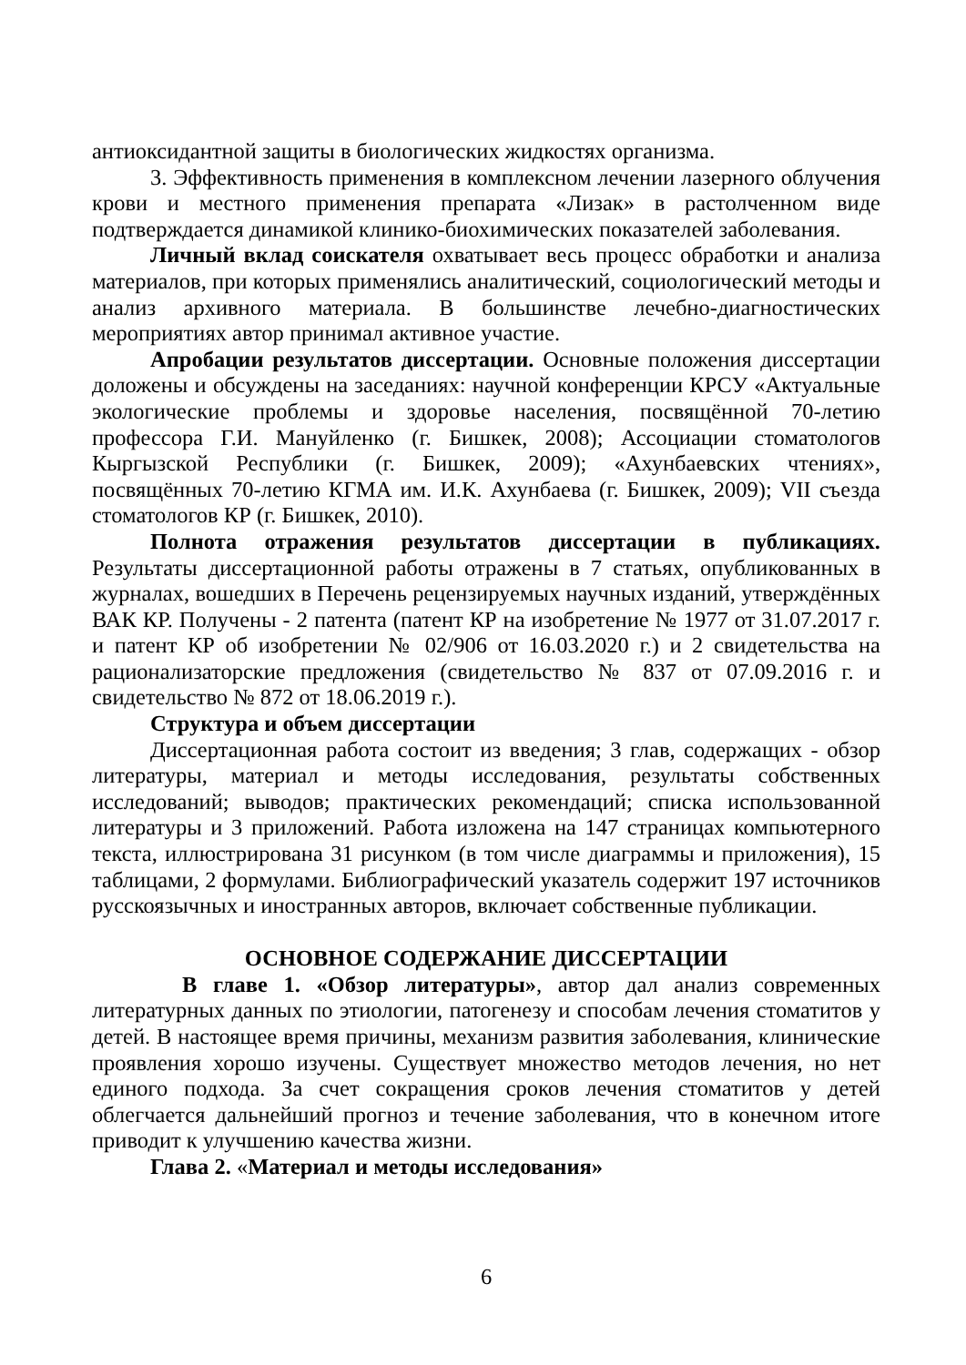антиоксидантной защиты в биологических жидкостях организма.
3. Эффективность применения в комплексном лечении лазерного облучения крови и местного применения препарата «Лизак» в растолченном виде подтверждается динамикой клинико-биохимических показателей заболевания.
Личный вклад соискателя охватывает весь процесс обработки и анализа материалов, при которых применялись аналитический, социологический методы и анализ архивного материала. В большинстве лечебно-диагностических мероприятиях автор принимал активное участие.
Апробации результатов диссертации. Основные положения диссертации доложены и обсуждены на заседаниях: научной конференции КРСУ «Актуальные экологические проблемы и здоровье населения, посвящённой 70-летию профессора Г.И. Мануйленко (г. Бишкек, 2008); Ассоциации стоматологов Кыргызской Республики (г. Бишкек, 2009); «Ахунбаевских чтениях», посвящённых 70-летию КГМА им. И.К. Ахунбаева (г. Бишкек, 2009); VII съезда стоматологов КР (г. Бишкек, 2010).
Полнота отражения результатов диссертации в публикациях. Результаты диссертационной работы отражены в 7 статьях, опубликованных в журналах, вошедших в Перечень рецензируемых научных изданий, утверждённых ВАК КР. Получены - 2 патента (патент КР на изобретение № 1977 от 31.07.2017 г. и патент КР об изобретении № 02/906 от 16.03.2020 г.) и 2 свидетельства на рационализаторские предложения (свидетельство № 837 от 07.09.2016 г. и свидетельство № 872 от 18.06.2019 г.).
Структура и объем диссертации
Диссертационная работа состоит из введения; 3 глав, содержащих - обзор литературы, материал и методы исследования, результаты собственных исследований; выводов; практических рекомендаций; списка использованной литературы и 3 приложений. Работа изложена на 147 страницах компьютерного текста, иллюстрирована 31 рисунком (в том числе диаграммы и приложения), 15 таблицами, 2 формулами. Библиографический указатель содержит 197 источников русскоязычных и иностранных авторов, включает собственные публикации.
ОСНОВНОЕ СОДЕРЖАНИЕ ДИССЕРТАЦИИ
В главе 1. «Обзор литературы», автор дал анализ современных литературных данных по этиологии, патогенезу и способам лечения стоматитов у детей. В настоящее время причины, механизм развития заболевания, клинические проявления хорошо изучены. Существует множество методов лечения, но нет единого подхода. За счет сокращения сроков лечения стоматитов у детей облегчается дальнейший прогноз и течение заболевания, что в конечном итоге приводит к улучшению качества жизни.
Глава 2. «Материал и методы исследования»
6